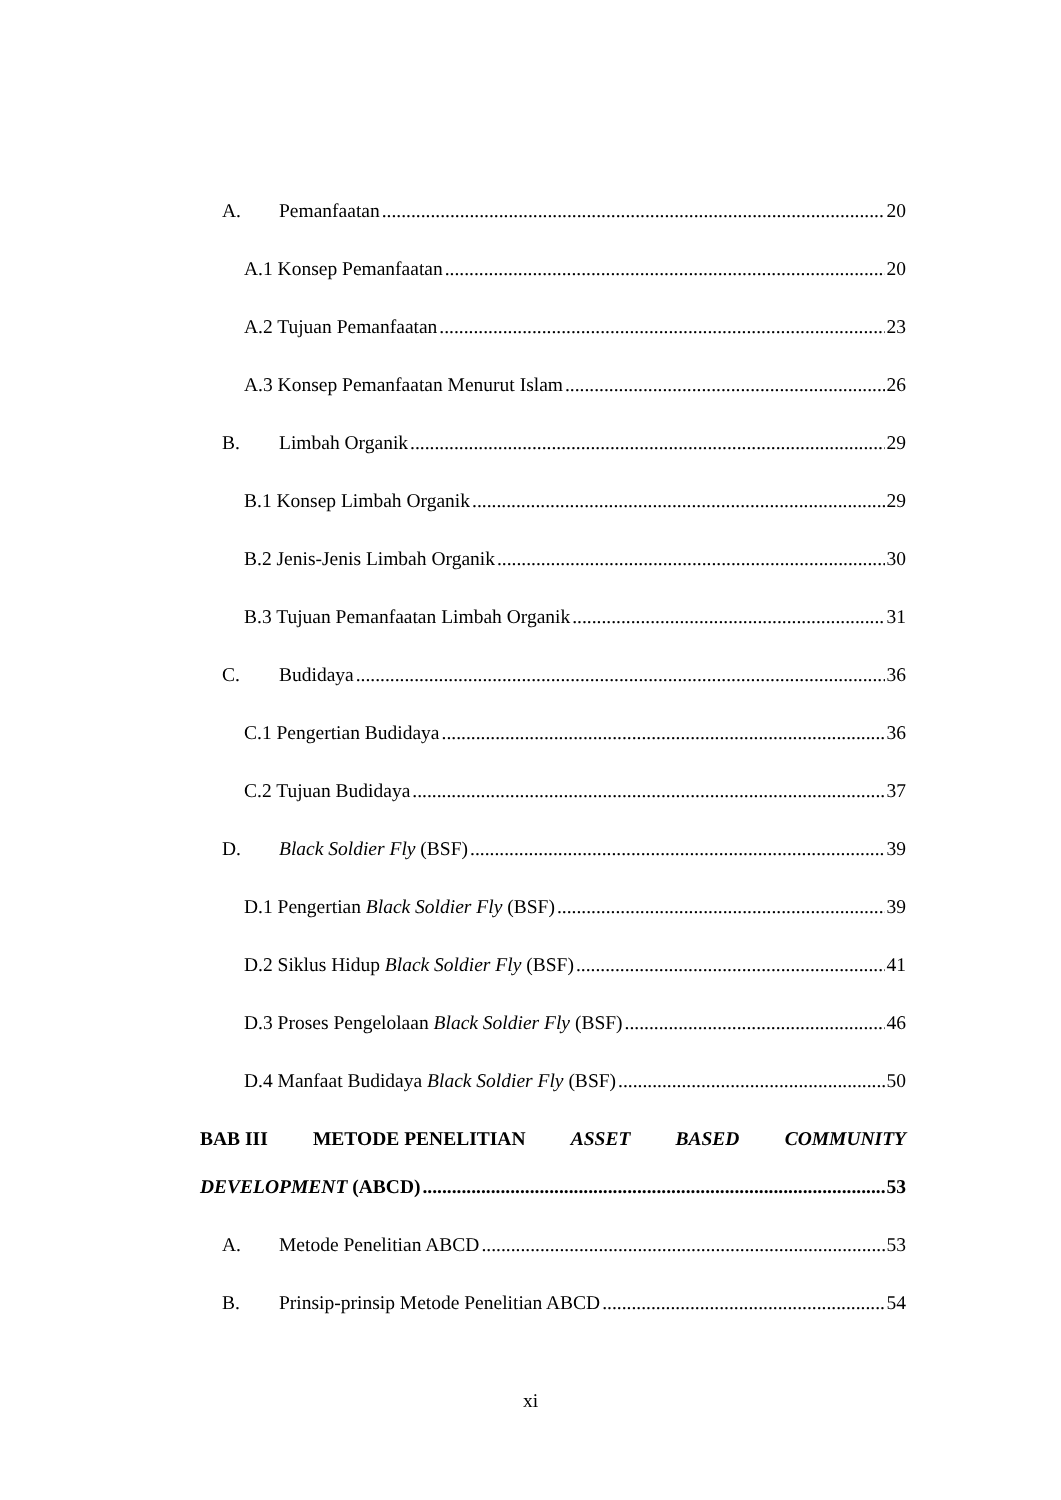A. Pemanfaatan 20
A.1 Konsep Pemanfaatan 20
A.2 Tujuan Pemanfaatan 23
A.3 Konsep Pemanfaatan Menurut Islam 26
B. Limbah Organik 29
B.1 Konsep Limbah Organik 29
B.2 Jenis-Jenis Limbah Organik 30
B.3 Tujuan Pemanfaatan Limbah Organik 31
C. Budidaya 36
C.1 Pengertian Budidaya 36
C.2 Tujuan Budidaya 37
D. Black Soldier Fly (BSF) 39
D.1 Pengertian Black Soldier Fly (BSF) 39
D.2 Siklus Hidup Black Soldier Fly (BSF) 41
D.3 Proses Pengelolaan Black Soldier Fly (BSF) 46
D.4 Manfaat Budidaya Black Soldier Fly (BSF) 50
BAB III METODE PENELITIAN ASSET BASED COMMUNITY
DEVELOPMENT (ABCD) 53
A. Metode Penelitian ABCD 53
B. Prinsip-prinsip Metode Penelitian ABCD 54
xi